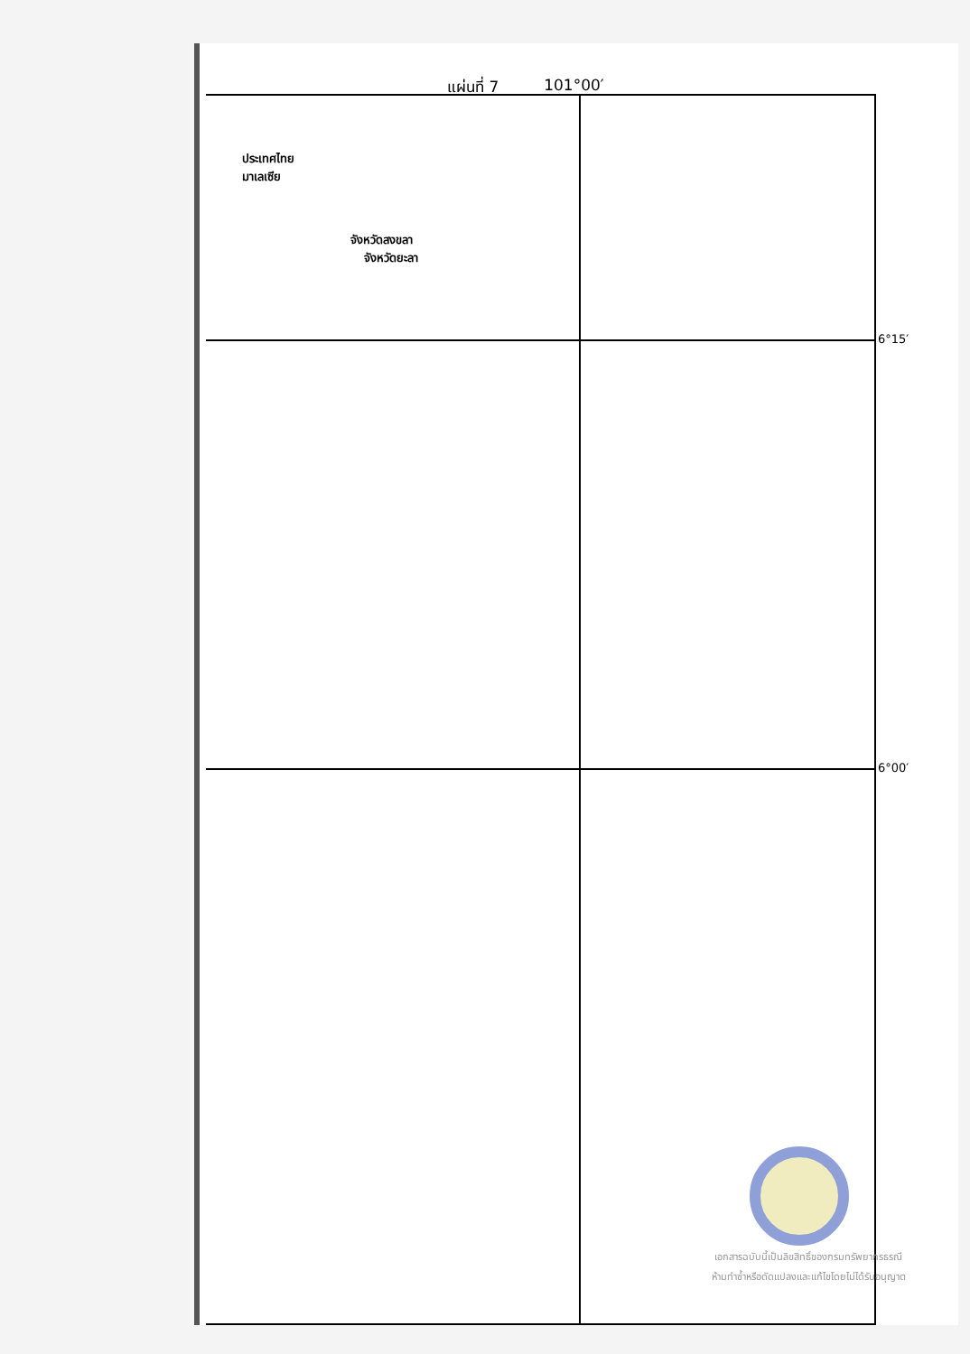แผ่นที่ 7 101°00′
ประเทศไทย
มาเลเซีย
จังหวัดสงขลา
จังหวัดยะลา
6°15′
6°00′
เอกสารฉบับนี้เป็นลิขสิทธิ์ของกรมทรัพยากรธรณี
ห้ามทำซ้ำหรือดัดแปลงและแก้ไขโดยไม่ได้รับอนุญาต